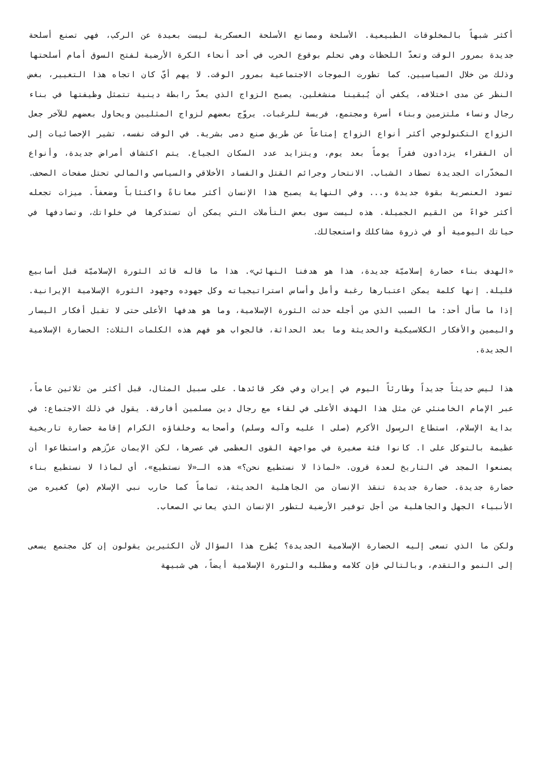أكثر شبهاً بالمخلوقات الطبيعية. الأسلحة ومصانع الأسلحة العسكرية ليست بعيدة عن الركب، فهي تصنع أسلحة جديدة بمرور الوقت وتعدّ اللحظات وهي تحلم بوقوع الحرب في أحد أنحاء الكرة الأرضية لفتح السوق أمام أسلحتها وذلك من خلال السياسيين. كما تطورت الموجات الاجتماعية بمرور الوقت. لا يهم أيّ كان اتجاه هذا التغيير، بغض النظر عن مدى اختلافه، يكفي أن يُبقينا منشغلين. يصبح الزواج الذي يعدّ رابطة دينية تتمثل وظيفتها في بناء رجال ونساء ملتزمين وبناء أسرة ومجتمع، فريسة للرغبات. يروّج بعضهم لزواج المثليين ويحاول بعضهم للآخر جعل الزواج التكنولوجي أكثر أنواع الزواج إمتاعاً عن طريق صنع دمى بشرية. في الوقت نفسه، تشير الإحصائيات إلى أن الفقراء يزدادون فقراً يوماً بعد يوم، ويتزايد عدد السكان الجياع. يتم اكتشاف أمراض جديدة، وأنواع المخدّرات الجديدة تصطاد الشباب. الانتحار وجرائم القتل والفساد الأخلاقي والسياسي والمالي تحتل صفحات الصحف. تسود العنصرية بقوة جديدة و... وفي النهاية يصبح هذا الإنسان أكثر معاناةً واكتئاباً وضعفاً. ميزات تجعله أكثر خواءً من القيم الجميلة. هذه ليست سوى بعض التأملات التي يمكن أن تستذكرها في خلواتك، وتصادفها في حياتك اليومية أو في ذروة مشاكلك واستعجالك.
«الهدف بناء حضارة إسلاميّة جديدة، هذا هو هدفنا النهائي». هذا ما قاله قائد الثورة الإسلاميّة قبل أسابيع قليلة. إنها كلمة يمكن اعتبارها رغبة وأمل وأساس استراتيجياته وكل جهوده وجهود الثورة الإسلامية الإيرانية. إذا ما سأل أحد: ما السبب الذي من أجله حدثت الثورة الإسلامية، وما هو هدفها الأعلى حتى لا تقبل أفكار اليسار واليمين والأفكار الكلاسيكية والحديثة وما بعد الحداثة، فالجواب هو فهم هذه الكلمات الثلاث: الحضارة الإسلامية الجديدة.
هذا ليس حديثاً جديداً وطارئاً اليوم في إيران وفي فكر قائدها. على سبيل المثال، قبل أكثر من ثلاثين عاماً، عبر الإمام الخامنئي عن مثل هذا الهدف الأعلى في لقاء مع رجال دين مسلمين أفارقة. يقول في ذلك الاجتماع: في بداية الإسلام، استطاع الرسول الأكرم (صلى ا عليه وآله وسلم) وأصحابه وخلفاؤه الكرام إقامة حضارة تاريخية عظيمة بالتوكل على ا. كانوا فئة صغيرة في مواجهة القوى العظمى في عصرها، لكن الإيمان عزّزهم واستطاعوا أن يصنعوا المجد في التاريخ لعدة قرون. «لماذا لا نستطيع نحن؟» هذه الـ«لا نستطيع»، أي لماذا لا نستطيع بناء حضارة جديدة. حضارة جديدة تنقذ الإنسان من الجاهلية الحديثة، تماماً كما حارب نبي الإسلام (ص) كغيره من الأنبياء الجهل والجاهلية من أجل توفير الأرضية لتطور الإنسان الذي يعاني الصعاب.
ولكن ما الذي تسعى إليه الحضارة الإسلامية الجديدة؟ يُطرح هذا السؤال لأن الكثيرين يقولون إن كل مجتمع يسعى إلى النمو والتقدم، وبالتالي فإن كلامه ومطلبه والثورة الإسلامية أيضاً، هي شبيهة